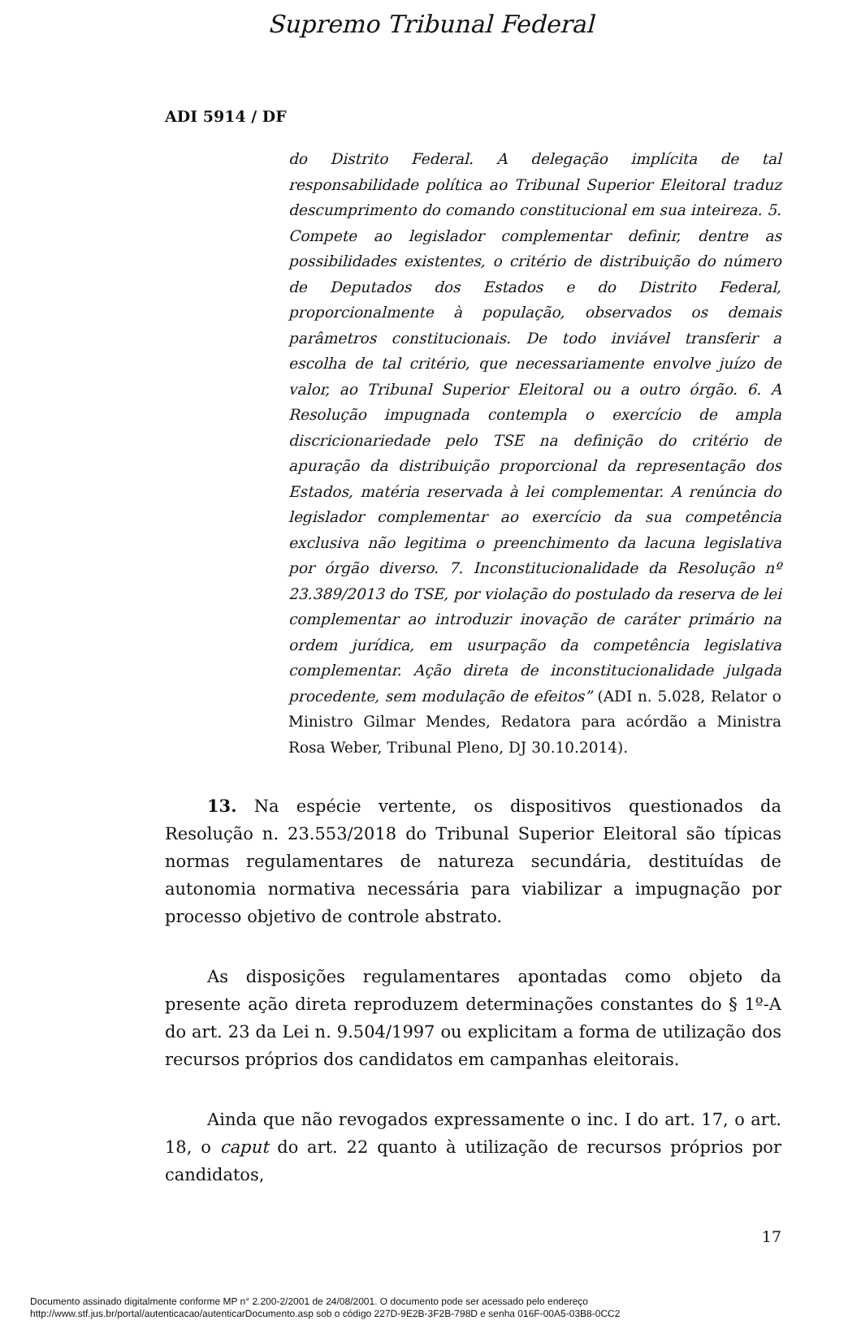Supremo Tribunal Federal
ADI 5914 / DF
do Distrito Federal. A delegação implícita de tal responsabilidade política ao Tribunal Superior Eleitoral traduz descumprimento do comando constitucional em sua inteireza. 5. Compete ao legislador complementar definir, dentre as possibilidades existentes, o critério de distribuição do número de Deputados dos Estados e do Distrito Federal, proporcionalmente à população, observados os demais parâmetros constitucionais. De todo inviável transferir a escolha de tal critério, que necessariamente envolve juízo de valor, ao Tribunal Superior Eleitoral ou a outro órgão. 6. A Resolução impugnada contempla o exercício de ampla discricionariedade pelo TSE na definição do critério de apuração da distribuição proporcional da representação dos Estados, matéria reservada à lei complementar. A renúncia do legislador complementar ao exercício da sua competência exclusiva não legitima o preenchimento da lacuna legislativa por órgão diverso. 7. Inconstitucionalidade da Resolução nº 23.389/2013 do TSE, por violação do postulado da reserva de lei complementar ao introduzir inovação de caráter primário na ordem jurídica, em usurpação da competência legislativa complementar. Ação direta de inconstitucionalidade julgada procedente, sem modulação de efeitos” (ADI n. 5.028, Relator o Ministro Gilmar Mendes, Redatora para acórdão a Ministra Rosa Weber, Tribunal Pleno, DJ 30.10.2014).
13. Na espécie vertente, os dispositivos questionados da Resolução n. 23.553/2018 do Tribunal Superior Eleitoral são típicas normas regulamentares de natureza secundária, destituídas de autonomia normativa necessária para viabilizar a impugnação por processo objetivo de controle abstrato.
As disposições regulamentares apontadas como objeto da presente ação direta reproduzem determinações constantes do § 1º-A do art. 23 da Lei n. 9.504/1997 ou explicitam a forma de utilização dos recursos próprios dos candidatos em campanhas eleitorais.
Ainda que não revogados expressamente o inc. I do art. 17, o art. 18, o caput do art. 22 quanto à utilização de recursos próprios por candidatos,
17
Documento assinado digitalmente conforme MP n° 2.200-2/2001 de 24/08/2001. O documento pode ser acessado pelo endereço
http://www.stf.jus.br/portal/autenticacao/autenticarDocumento.asp sob o código 227D-9E2B-3F2B-798D e senha 016F-00A5-03B8-0CC2